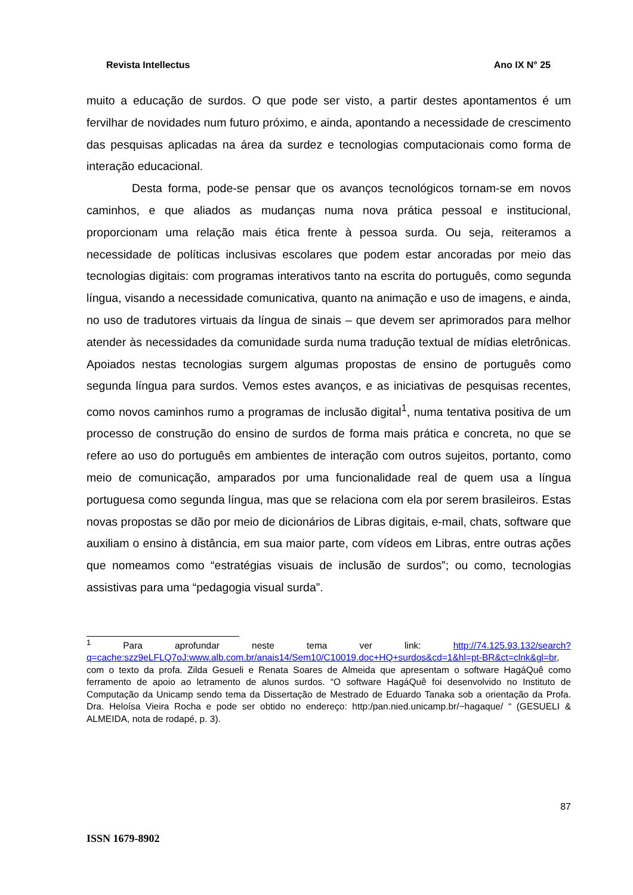Revista Intellectus Ano IX N° 25
muito a educação de surdos. O que pode ser visto, a partir destes apontamentos é um fervilhar de novidades num futuro próximo, e ainda, apontando a necessidade de crescimento das pesquisas aplicadas na área da surdez e tecnologias computacionais como forma de interação educacional.
Desta forma, pode-se pensar que os avanços tecnológicos tornam-se em novos caminhos, e que aliados as mudanças numa nova prática pessoal e institucional, proporcionam uma relação mais ética frente à pessoa surda. Ou seja, reiteramos a necessidade de políticas inclusivas escolares que podem estar ancoradas por meio das tecnologias digitais: com programas interativos tanto na escrita do português, como segunda língua, visando a necessidade comunicativa, quanto na animação e uso de imagens, e ainda, no uso de tradutores virtuais da língua de sinais – que devem ser aprimorados para melhor atender às necessidades da comunidade surda numa tradução textual de mídias eletrônicas. Apoiados nestas tecnologias surgem algumas propostas de ensino de português como segunda língua para surdos. Vemos estes avanços, e as iniciativas de pesquisas recentes, como novos caminhos rumo a programas de inclusão digital<sup>1</sup>, numa tentativa positiva de um processo de construção do ensino de surdos de forma mais prática e concreta, no que se refere ao uso do português em ambientes de interação com outros sujeitos, portanto, como meio de comunicação, amparados por uma funcionalidade real de quem usa a língua portuguesa como segunda língua, mas que se relaciona com ela por serem brasileiros. Estas novas propostas se dão por meio de dicionários de Libras digitais, e-mail, chats, software que auxiliam o ensino à distância, em sua maior parte, com vídeos em Libras, entre outras ações que nomeamos como “estratégias visuais de inclusão de surdos”; ou como, tecnologias assistivas para uma “pedagogia visual surda”.
<sup>1</sup> Para aprofundar neste tema ver link: http://74.125.93.132/search?q=cache:szz9eLFLQ7oJ:www.alb.com.br/anais14/Sem10/C10019.doc+HQ+surdos&cd=1&hl=pt-BR&ct=clnk&gl=br, com o texto da profa. Zilda Gesueli e Renata Soares de Almeida que apresentam o software HagáQuê como ferramento de apoio ao letramento de alunos surdos. “O software HagáQuê foi desenvolvido no Instituto de Computação da Unicamp sendo tema da Dissertação de Mestrado de Eduardo Tanaka sob a orientação da Profa. Dra. Heloísa Vieira Rocha e pode ser obtido no endereço: http:/pan.nied.unicamp.br/~hagaque/ “ (GESUELI & ALMEIDA, nota de rodapé, p. 3).
87
ISSN 1679-8902